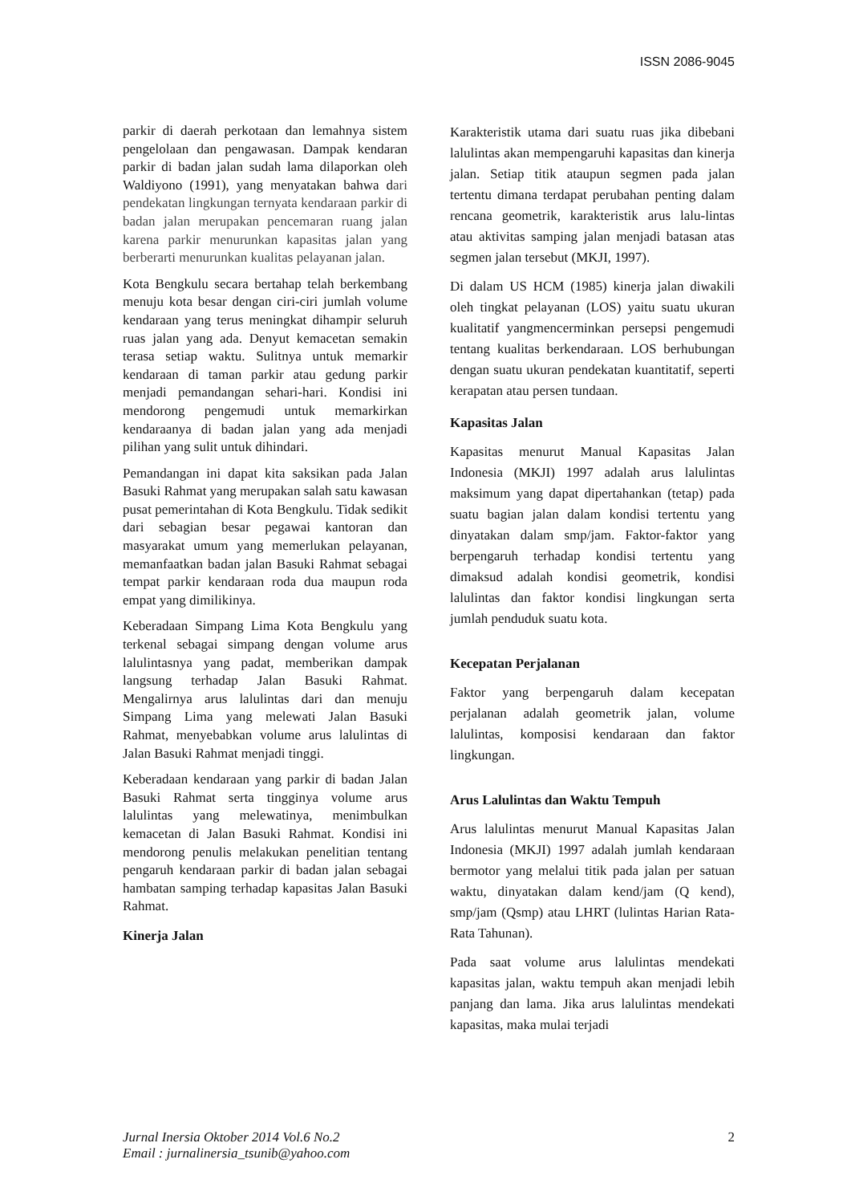ISSN 2086-9045
parkir di daerah perkotaan dan lemahnya sistem pengelolaan dan pengawasan. Dampak kendaran parkir di badan jalan sudah lama dilaporkan oleh Waldiyono (1991), yang menyatakan bahwa dari pendekatan lingkungan ternyata kendaraan parkir di badan jalan merupakan pencemaran ruang jalan karena parkir menurunkan kapasitas jalan yang berberarti menurunkan kualitas pelayanan jalan.
Kota Bengkulu secara bertahap telah berkembang menuju kota besar dengan ciri-ciri jumlah volume kendaraan yang terus meningkat dihampir seluruh ruas jalan yang ada. Denyut kemacetan semakin terasa setiap waktu. Sulitnya untuk memarkir kendaraan di taman parkir atau gedung parkir menjadi pemandangan sehari-hari. Kondisi ini mendorong pengemudi untuk memarkirkan kendaraanya di badan jalan yang ada menjadi pilihan yang sulit untuk dihindari.
Pemandangan ini dapat kita saksikan pada Jalan Basuki Rahmat yang merupakan salah satu kawasan pusat pemerintahan di Kota Bengkulu. Tidak sedikit dari sebagian besar pegawai kantoran dan masyarakat umum yang memerlukan pelayanan, memanfaatkan badan jalan Basuki Rahmat sebagai tempat parkir kendaraan roda dua maupun roda empat yang dimilikinya.
Keberadaan Simpang Lima Kota Bengkulu yang terkenal sebagai simpang dengan volume arus lalulintasnya yang padat, memberikan dampak langsung terhadap Jalan Basuki Rahmat. Mengalirnya arus lalulintas dari dan menuju Simpang Lima yang melewati Jalan Basuki Rahmat, menyebabkan volume arus lalulintas di Jalan Basuki Rahmat menjadi tinggi.
Keberadaan kendaraan yang parkir di badan Jalan Basuki Rahmat serta tingginya volume arus lalulintas yang melewatinya, menimbulkan kemacetan di Jalan Basuki Rahmat. Kondisi ini mendorong penulis melakukan penelitian tentang pengaruh kendaraan parkir di badan jalan sebagai hambatan samping terhadap kapasitas Jalan Basuki Rahmat.
Kinerja Jalan
Karakteristik utama dari suatu ruas jika dibebani lalulintas akan mempengaruhi kapasitas dan kinerja jalan. Setiap titik ataupun segmen pada jalan tertentu dimana terdapat perubahan penting dalam rencana geometrik, karakteristik arus lalu-lintas atau aktivitas samping jalan menjadi batasan atas segmen jalan tersebut (MKJI, 1997).
Di dalam US HCM (1985) kinerja jalan diwakili oleh tingkat pelayanan (LOS) yaitu suatu ukuran kualitatif yangmencerminkan persepsi pengemudi tentang kualitas berkendaraan. LOS berhubungan dengan suatu ukuran pendekatan kuantitatif, seperti kerapatan atau persen tundaan.
Kapasitas Jalan
Kapasitas menurut Manual Kapasitas Jalan Indonesia (MKJI) 1997 adalah arus lalulintas maksimum yang dapat dipertahankan (tetap) pada suatu bagian jalan dalam kondisi tertentu yang dinyatakan dalam smp/jam. Faktor-faktor yang berpengaruh terhadap kondisi tertentu yang dimaksud adalah kondisi geometrik, kondisi lalulintas dan faktor kondisi lingkungan serta jumlah penduduk suatu kota.
Kecepatan Perjalanan
Faktor yang berpengaruh dalam kecepatan perjalanan adalah geometrik jalan, volume lalulintas, komposisi kendaraan dan faktor lingkungan.
Arus Lalulintas dan Waktu Tempuh
Arus lalulintas menurut Manual Kapasitas Jalan Indonesia (MKJI) 1997 adalah jumlah kendaraan bermotor yang melalui titik pada jalan per satuan waktu, dinyatakan dalam kend/jam (Q kend), smp/jam (Qsmp) atau LHRT (lulintas Harian Rata-Rata Tahunan).
Pada saat volume arus lalulintas mendekati kapasitas jalan, waktu tempuh akan menjadi lebih panjang dan lama. Jika arus lalulintas mendekati kapasitas, maka mulai terjadi
Jurnal Inersia Oktober 2014 Vol.6 No.2
Email : jurnalinersia_tsunib@yahoo.com
2